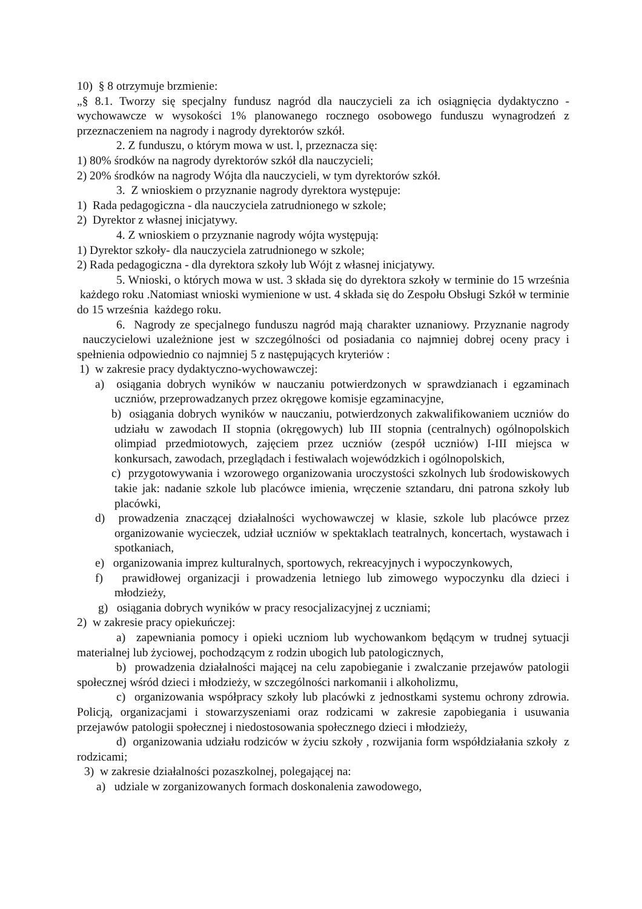10) § 8 otrzymuje brzmienie:
„§ 8.1. Tworzy się specjalny fundusz nagród dla nauczycieli za ich osiągnięcia dydaktyczno -wychowawcze w wysokości 1% planowanego rocznego osobowego funduszu wynagrodzeń z przeznaczeniem na nagrody i nagrody dyrektorów szkół.
2. Z funduszu, o którym mowa w ust. l, przeznacza się:
1) 80% środków na nagrody dyrektorów szkół dla nauczycieli;
2) 20% środków na nagrody Wójta dla nauczycieli, w tym dyrektorów szkół.
3. Z wnioskiem o przyznanie nagrody dyrektora występuje:
1) Rada pedagogiczna - dla nauczyciela zatrudnionego w szkole;
2) Dyrektor z własnej inicjatywy.
4. Z wnioskiem o przyznanie nagrody wójta występują:
1) Dyrektor szkoły- dla nauczyciela zatrudnionego w szkole;
2) Rada pedagogiczna - dla dyrektora szkoły lub Wójt z własnej inicjatywy.
5. Wnioski, o których mowa w ust. 3 składa się do dyrektora szkoły w terminie do 15 września każdego roku .Natomiast wnioski wymienione w ust. 4 składa się do Zespołu Obsługi Szkół w terminie do 15 września każdego roku.
6. Nagrody ze specjalnego funduszu nagród mają charakter uznaniowy. Przyznanie nagrody nauczycielowi uzależnione jest w szczególności od posiadania co najmniej dobrej oceny pracy i spełnienia odpowiednio co najmniej 5 z następujących kryteriów :
1) w zakresie pracy dydaktyczno-wychowawczej:
a) osiągania dobrych wyników w nauczaniu potwierdzonych w sprawdzianach i egzaminach uczniów, przeprowadzanych przez okręgowe komisje egzaminacyjne,
b) osiągania dobrych wyników w nauczaniu, potwierdzonych zakwalifikowaniem uczniów do udziału w zawodach II stopnia (okręgowych) lub III stopnia (centralnych) ogólnopolskich olimpiad przedmiotowych, zajęciem przez uczniów (zespół uczniów) I-III miejsca w konkursach, zawodach, przeglądach i festiwalach wojewódzkich i ogólnopolskich,
c) przygotowywania i wzorowego organizowania uroczystości szkolnych lub środowiskowych takie jak: nadanie szkole lub placówce imienia, wręczenie sztandaru, dni patrona szkoły lub placówki,
d) prowadzenia znaczącej działalności wychowawczej w klasie, szkole lub placówce przez organizowanie wycieczek, udział uczniów w spektaklach teatralnych, koncertach, wystawach i spotkaniach,
e) organizowania imprez kulturalnych, sportowych, rekreacyjnych i wypoczynkowych,
f) prawidłowej organizacji i prowadzenia letniego lub zimowego wypoczynku dla dzieci i młodzieży,
g) osiągania dobrych wyników w pracy resocjalizacyjnej z uczniami;
2) w zakresie pracy opiekuńczej:
a) zapewniania pomocy i opieki uczniom lub wychowankom będącym w trudnej sytuacji materialnej lub życiowej, pochodzącym z rodzin ubogich lub patologicznych,
b) prowadzenia działalności mającej na celu zapobieganie i zwalczanie przejawów patologii społecznej wśród dzieci i młodzieży, w szczególności narkomanii i alkoholizmu,
c) organizowania współpracy szkoły lub placówki z jednostkami systemu ochrony zdrowia. Policją, organizacjami i stowarzyszeniami oraz rodzicami w zakresie zapobiegania i usuwania przejawów patologii społecznej i niedostosowania społecznego dzieci i młodzieży,
d) organizowania udziału rodziców w życiu szkoły , rozwijania form współdziałania szkoły z rodzicami;
3) w zakresie działalności pozaszkolnej, polegającej na:
a) udziale w zorganizowanych formach doskonalenia zawodowego,